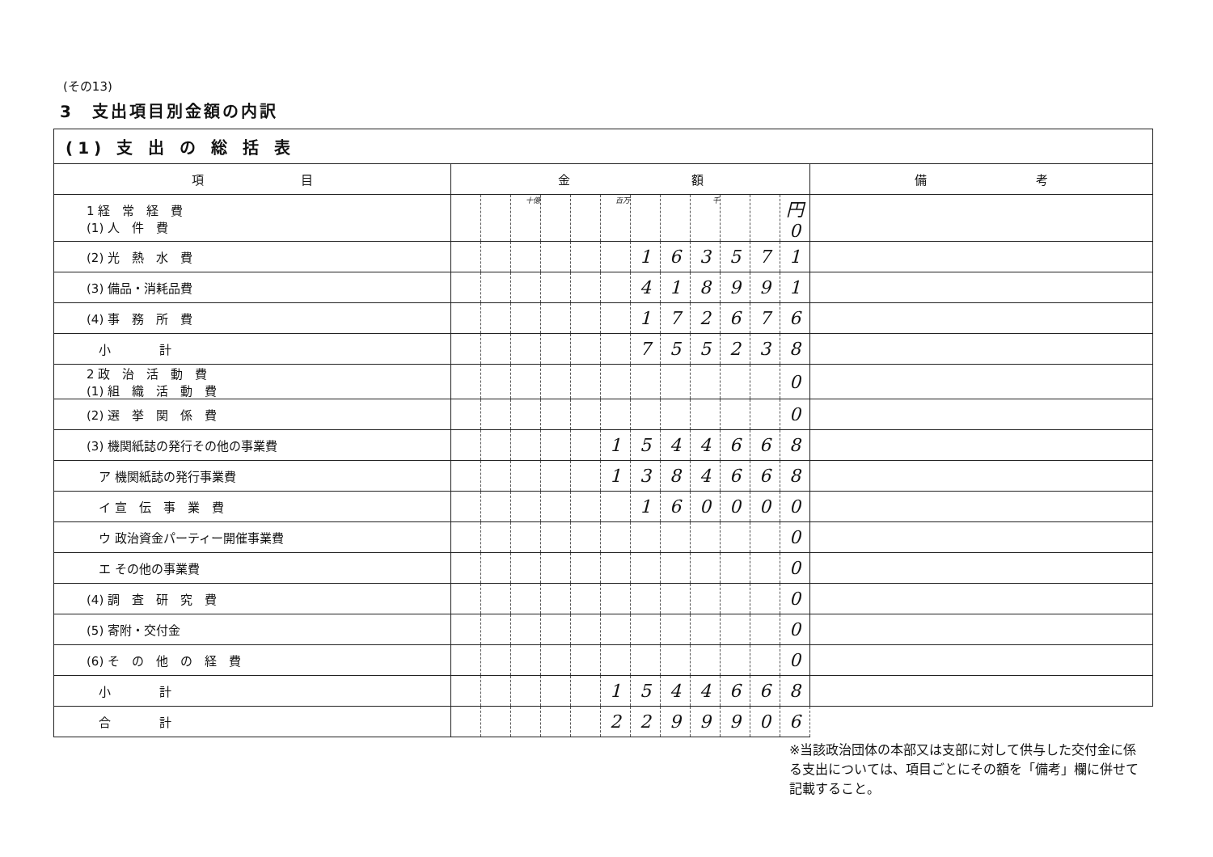(その13)
3　支出項目別金額の内訳
| (1) 支 出 の 総 括 表 | | | | | | | | | | | | | |
| --- | --- | --- | --- | --- | --- | --- | --- | --- | --- | --- | --- | --- | --- |
| 項 目 | 金 額 | | | | | | | | | | | | 備 考 |
| 1 経 常 経 費 (1) 人 件 費 | | | 十億 | | | 百万 | | | 千 | | | 円 0 | |
| (2) 光 熱 水 費 | | | | | | | 1 | 6 | 3 | 5 | 7 | 1 | |
| (3) 備品・消耗品費 | | | | | | | 4 | 1 | 8 | 9 | 9 | 1 | |
| (4) 事 務 所 費 | | | | | | | 1 | 7 | 2 | 6 | 7 | 6 | |
| 小 計 | | | | | | | 7 | 5 | 5 | 2 | 3 | 8 | |
| 2 政 治 活 動 費 (1) 組 織 活 動 費 | | | | | | | | | | | | 0 | |
| (2) 選 挙 関 係 費 | | | | | | | | | | | | 0 | |
| (3) 機関紙誌の発行その他の事業費 | | | | | | 1 | 5 | 4 | 4 | 6 | 6 | 8 | |
| ア 機関紙誌の発行事業費 | | | | | | 1 | 3 | 8 | 4 | 6 | 6 | 8 | |
| イ 宣 伝 事 業 費 | | | | | | | 1 | 6 | 0 | 0 | 0 | 0 | |
| ウ 政治資金パーティー開催事業費 | | | | | | | | | | | | 0 | |
| エ その他の事業費 | | | | | | | | | | | | 0 | |
| (4) 調 査 研 究 費 | | | | | | | | | | | | 0 | |
| (5) 寄附・交付金 | | | | | | | | | | | | 0 | |
| (6) そ の 他 の 経 費 | | | | | | | | | | | | 0 | |
| 小 計 | | | | | | 1 | 5 | 4 | 4 | 6 | 6 | 8 | |
| 合 計 | | | | | | 2 | 2 | 9 | 9 | 9 | 0 | 6 | |
※当該政治団体の本部又は支部に対して供与した交付金に係る支出については、項目ごとにその額を「備考」欄に併せて記載すること。